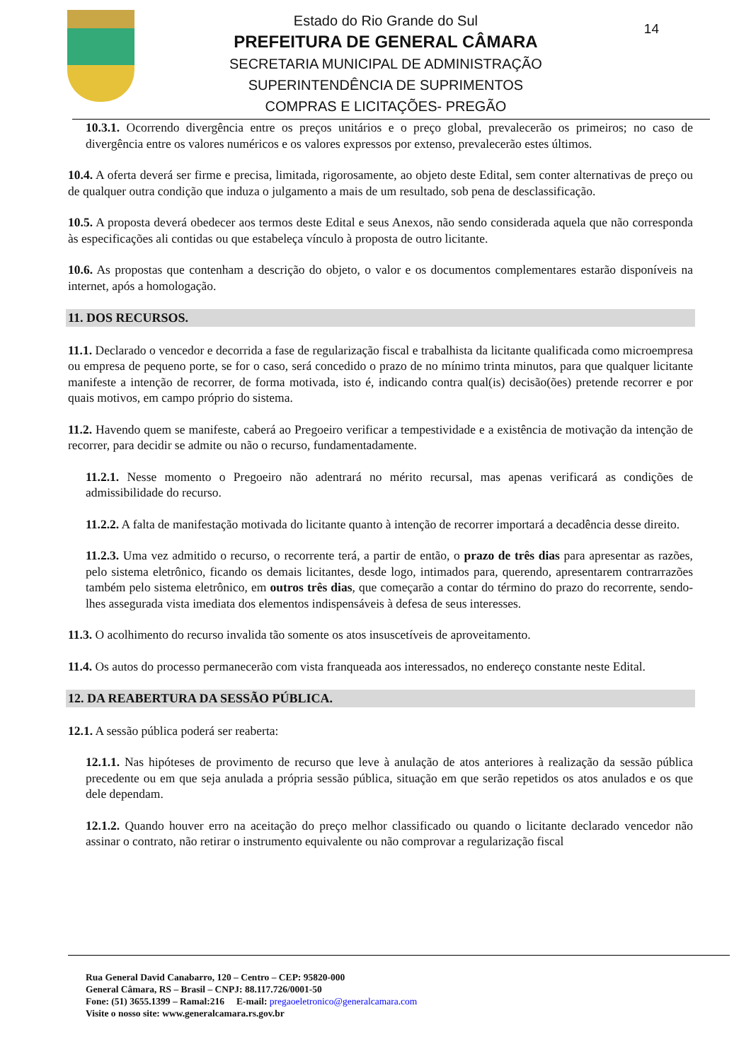Estado do Rio Grande do Sul
PREFEITURA DE GENERAL CÂMARA
SECRETARIA MUNICIPAL DE ADMINISTRAÇÃO
SUPERINTENDÊNCIA DE SUPRIMENTOS
COMPRAS E LICITAÇÕES- PREGÃO
14
10.3.1. Ocorrendo divergência entre os preços unitários e o preço global, prevalecerão os primeiros; no caso de divergência entre os valores numéricos e os valores expressos por extenso, prevalecerão estes últimos.
10.4. A oferta deverá ser firme e precisa, limitada, rigorosamente, ao objeto deste Edital, sem conter alternativas de preço ou de qualquer outra condição que induza o julgamento a mais de um resultado, sob pena de desclassificação.
10.5. A proposta deverá obedecer aos termos deste Edital e seus Anexos, não sendo considerada aquela que não corresponda às especificações ali contidas ou que estabeleça vínculo à proposta de outro licitante.
10.6. As propostas que contenham a descrição do objeto, o valor e os documentos complementares estarão disponíveis na internet, após a homologação.
11. DOS RECURSOS.
11.1. Declarado o vencedor e decorrida a fase de regularização fiscal e trabalhista da licitante qualificada como microempresa ou empresa de pequeno porte, se for o caso, será concedido o prazo de no mínimo trinta minutos, para que qualquer licitante manifeste a intenção de recorrer, de forma motivada, isto é, indicando contra qual(is) decisão(ões) pretende recorrer e por quais motivos, em campo próprio do sistema.
11.2. Havendo quem se manifeste, caberá ao Pregoeiro verificar a tempestividade e a existência de motivação da intenção de recorrer, para decidir se admite ou não o recurso, fundamentadamente.
11.2.1. Nesse momento o Pregoeiro não adentrará no mérito recursal, mas apenas verificará as condições de admissibilidade do recurso.
11.2.2. A falta de manifestação motivada do licitante quanto à intenção de recorrer importará a decadência desse direito.
11.2.3. Uma vez admitido o recurso, o recorrente terá, a partir de então, o prazo de três dias para apresentar as razões, pelo sistema eletrônico, ficando os demais licitantes, desde logo, intimados para, querendo, apresentarem contrarrazões também pelo sistema eletrônico, em outros três dias, que começarão a contar do término do prazo do recorrente, sendo-lhes assegurada vista imediata dos elementos indispensáveis à defesa de seus interesses.
11.3. O acolhimento do recurso invalida tão somente os atos insuscetíveis de aproveitamento.
11.4. Os autos do processo permanecerão com vista franqueada aos interessados, no endereço constante neste Edital.
12. DA REABERTURA DA SESSÃO PÚBLICA.
12.1. A sessão pública poderá ser reaberta:
12.1.1. Nas hipóteses de provimento de recurso que leve à anulação de atos anteriores à realização da sessão pública precedente ou em que seja anulada a própria sessão pública, situação em que serão repetidos os atos anulados e os que dele dependam.
12.1.2. Quando houver erro na aceitação do preço melhor classificado ou quando o licitante declarado vencedor não assinar o contrato, não retirar o instrumento equivalente ou não comprovar a regularização fiscal
Rua General David Canabarro, 120 – Centro – CEP: 95820-000
General Câmara, RS – Brasil – CNPJ: 88.117.726/0001-50
Fone: (51) 3655.1399 – Ramal:216 E-mail: pregaoeletronico@generalcamara.com
Visite o nosso site: www.generalcamara.rs.gov.br